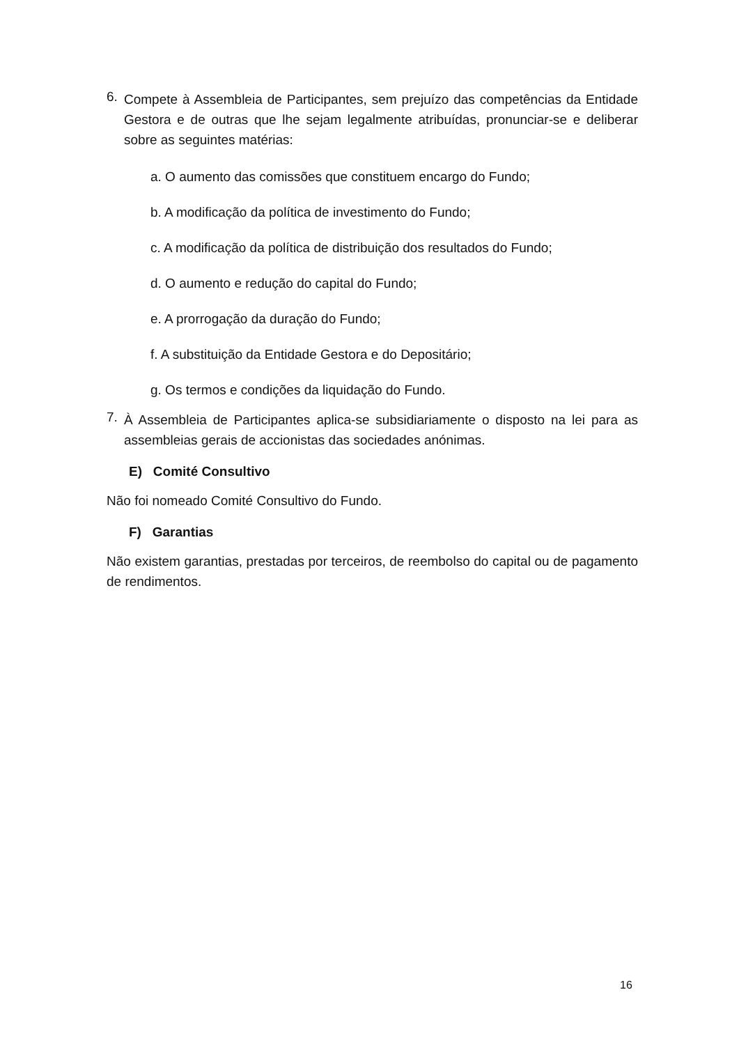6.
Compete à Assembleia de Participantes, sem prejuízo das competências da Entidade Gestora e de outras que lhe sejam legalmente atribuídas, pronunciar-se e deliberar sobre as seguintes matérias:
a. O aumento das comissões que constituem encargo do Fundo;
b. A modificação da política de investimento do Fundo;
c. A modificação da política de distribuição dos resultados do Fundo;
d. O aumento e redução do capital do Fundo;
e. A prorrogação da duração do Fundo;
f. A substituição da Entidade Gestora e do Depositário;
g. Os termos e condições da liquidação do Fundo.
7.
À Assembleia de Participantes aplica-se subsidiariamente o disposto na lei para as assembleias gerais de accionistas das sociedades anónimas.
E) Comité Consultivo
Não foi nomeado Comité Consultivo do Fundo.
F) Garantias
Não existem garantias, prestadas por terceiros, de reembolso do capital ou de pagamento de rendimentos.
16